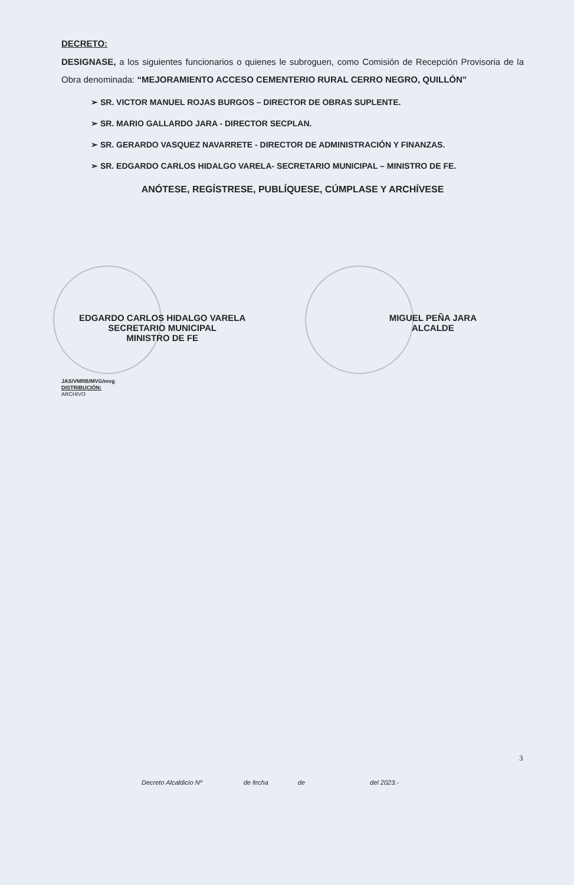DECRETO:
DESIGNASE, a los siguientes funcionarios o quienes le subroguen, como Comisión de Recepción Provisoria de la Obra denominada: “MEJORAMIENTO ACCESO CEMENTERIO RURAL CERRO NEGRO, QUILLÓN”
➢ SR. VICTOR MANUEL ROJAS BURGOS – DIRECTOR DE OBRAS SUPLENTE.
➢ SR. MARIO GALLARDO JARA - DIRECTOR SECPLAN.
➢ SR. GERARDO VASQUEZ NAVARRETE - DIRECTOR DE ADMINISTRACIÓN Y FINANZAS.
➢ SR. EDGARDO CARLOS HIDALGO VARELA- SECRETARIO MUNICIPAL – MINISTRO DE FE.
ANÓTESE, REGÍSTRESE, PUBLÍQUESE, CÚMPLASE Y ARCHÍVESE
EDGARDO CARLOS HIDALGO VARELA
SECRETARIO MUNICIPAL
MINISTRO DE FE
MIGUEL PEÑA JARA
ALCALDE
JAS/VMRB/MVG/mvg.
DISTRIBUCIÓN:
ARCHIVO
3
Decreto Alcaldicio Nº de fecha de del 2023.-